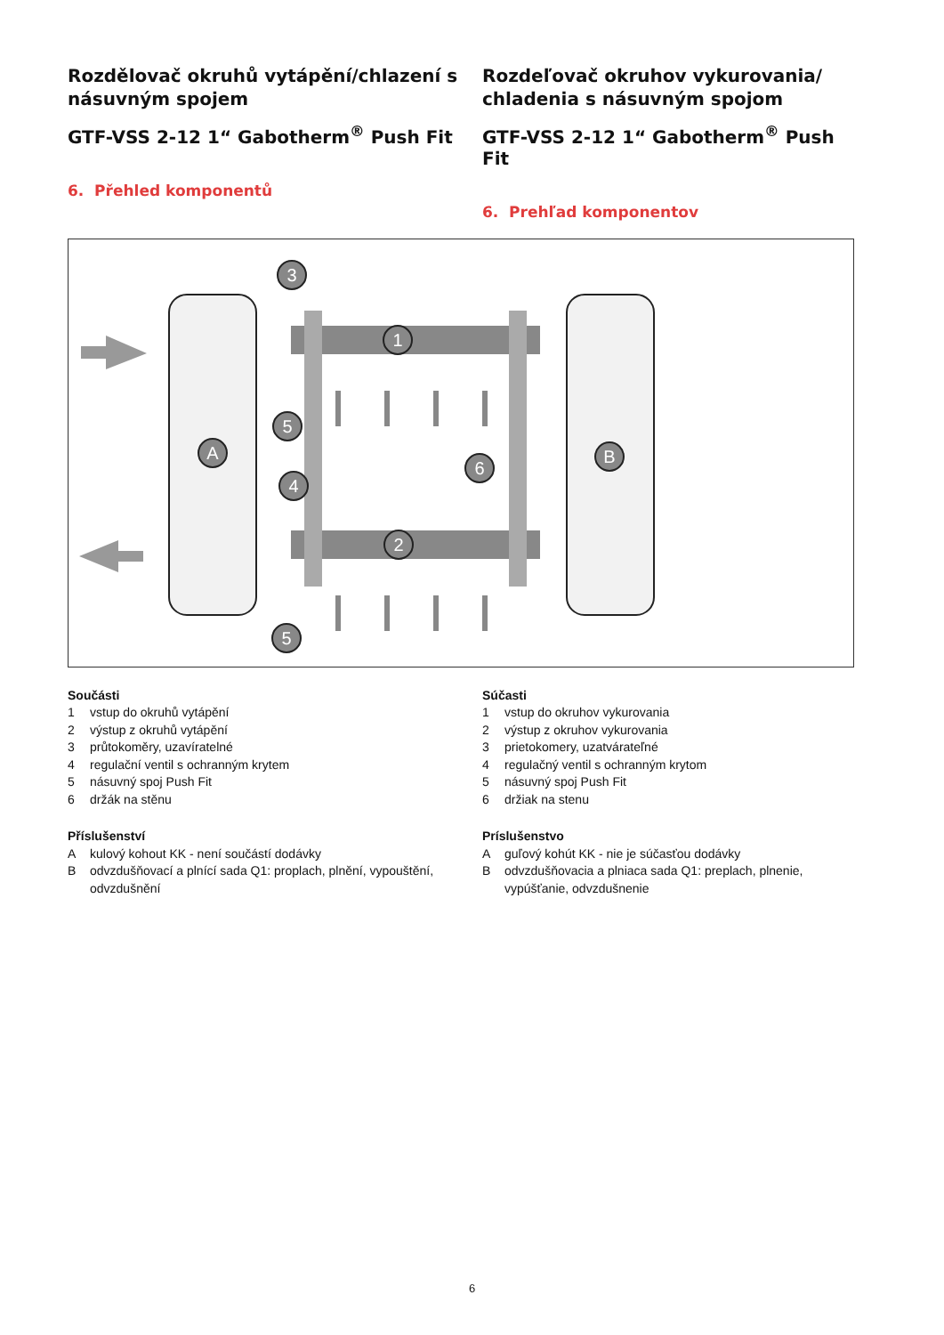Rozdělovač okruhů vytápění/chlazení s násuvným spojem
GTF-VSS 2-12 1“ Gabotherm<sup>®</sup> Push Fit
6. Přehled komponentů
Rozdeľovač okruhov vykurovania/ chladenia s násuvným spojom
GTF-VSS 2-12 1“ Gabotherm<sup>®</sup> Push Fit
6. Prehľad komponentov
3
1
5
4
6
2
5
A
B
Součásti
1 vstup do okruhů vytápění
2 výstup z okruhů vytápění
3 průtokoměry, uzavíratelné
4 regulační ventil s ochranným krytem
5 násuvný spoj Push Fit
6 držák na stěnu
Příslušenství
Akulový kohout KK - není součástí dodávky
Bodvzdušňovací a plnící sada Q1: proplach, plnění, vypouštění, odvzdušnění
Súčasti
1 vstup do okruhov vykurovania
2 výstup z okruhov vykurovania
3 prietokomery, uzatvárateľné
4 regulačný ventil s ochranným krytom
5 násuvný spoj Push Fit
6 držiak na stenu
Príslušenstvo
Aguľový kohút KK - nie je súčasťou dodávky
Bodvzdušňovacia a plniaca sada Q1: preplach, plnenie, vypúšťanie, odvzdušnenie
6